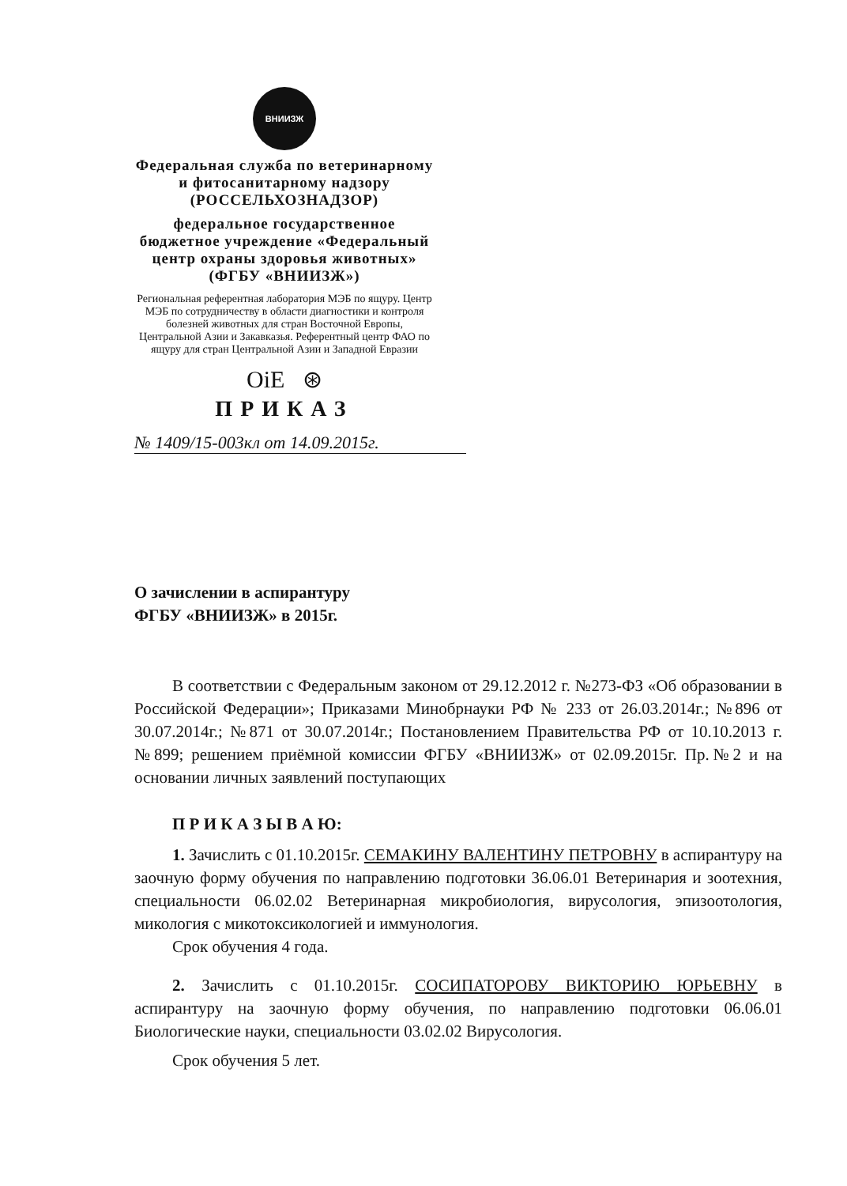ВНИИЗЖ
Федеральная служба по ветеринарному и фитосанитарному надзору (РОССЕЛЬХОЗНАДЗОР)
федеральное государственное бюджетное учреждение «Федеральный центр охраны здоровья животных» (ФГБУ «ВНИИЗЖ»)
Региональная референтная лаборатория МЭБ по ящуру. Центр МЭБ по сотрудничеству в области диагностики и контроля болезней животных для стран Восточной Европы, Центральной Азии и Закавказья. Референтный центр ФАО по ящуру для стран Центральной Азии и Западной Евразии
OiE ⊛
ПРИКАЗ
№ 1409/15-003кл от 14.09.2015г.
О зачислении в аспирантуру
ФГБУ «ВНИИЗЖ» в 2015г.
В соответствии с Федеральным законом от 29.12.2012 г. №273-ФЗ «Об образовании в Российской Федерации»; Приказами Минобрнауки РФ № 233 от 26.03.2014г.; №896 от 30.07.2014г.; №871 от 30.07.2014г.; Постановлением Правительства РФ от 10.10.2013 г. №899; решением приёмной комиссии ФГБУ «ВНИИЗЖ» от 02.09.2015г. Пр.№2 и на основании личных заявлений поступающих
П Р И К А З Ы В А Ю:
1. Зачислить с 01.10.2015г. СЕМАКИНУ ВАЛЕНТИНУ ПЕТРОВНУ в аспирантуру на заочную форму обучения по направлению подготовки 36.06.01 Ветеринария и зоотехния, специальности 06.02.02 Ветеринарная микробиология, вирусология, эпизоотология, микология с микотоксикологией и иммунология.
Срок обучения 4 года.
2. Зачислить с 01.10.2015г. СОСИПАТОРОВУ ВИКТОРИЮ ЮРЬЕВНУ в аспирантуру на заочную форму обучения, по направлению подготовки 06.06.01 Биологические науки, специальности 03.02.02 Вирусология.
Срок обучения 5 лет.